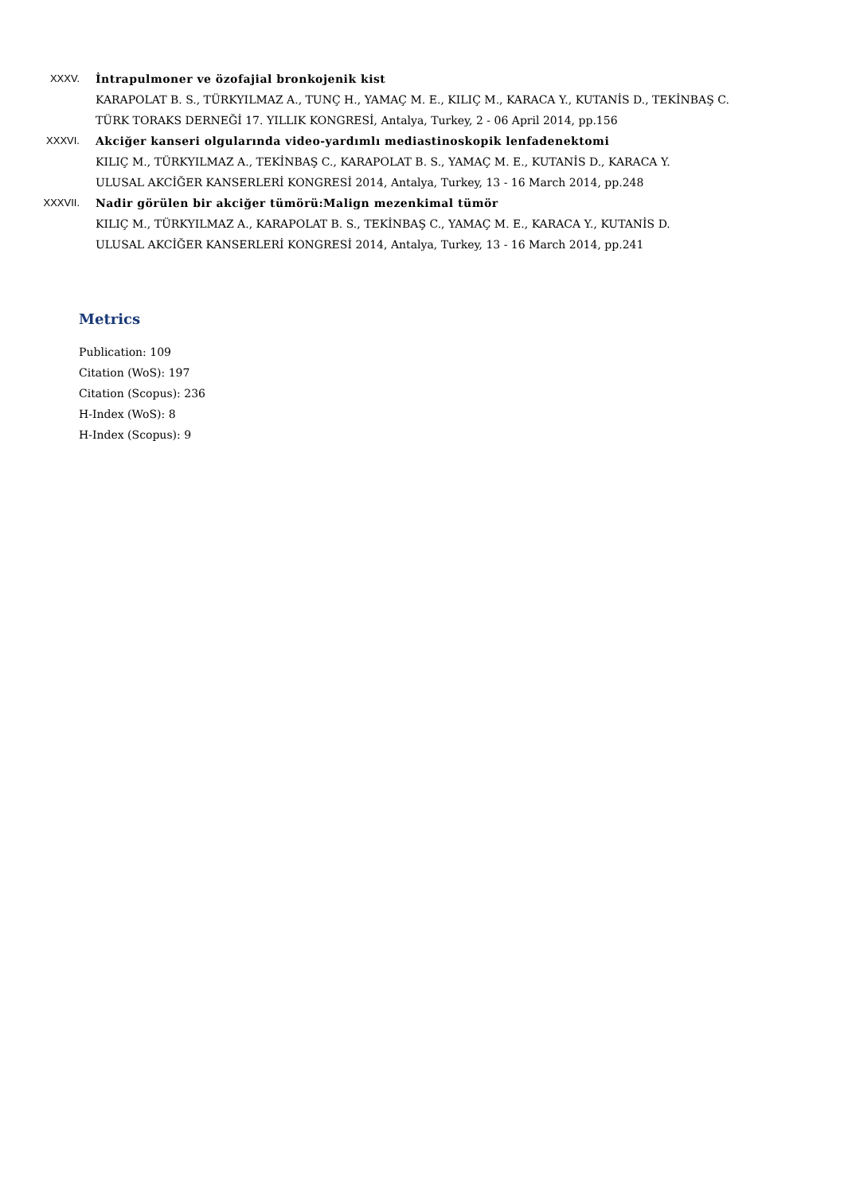XXXV. İntrapulmoner ve özofajial bronkojenik kist
KARAPOLAT B. S., TÜRKYILMAZ A., TUNÇ H., YAMAÇ M. E., KILIÇ M., KARACA Y., KUTANİS D., TEKİNBAŞ C.
TÜRK TORAKS DERNEĞİ 17. YILLIK KONGRESİ, Antalya, Turkey, 2 - 06 April 2014, pp.156
XXXVI. Akciğer kanseri olgularında video-yardımlı mediastinoskopik lenfadenektomi
KILIÇ M., TÜRKYILMAZ A., TEKİNBAŞ C., KARAPOLAT B. S., YAMAÇ M. E., KUTANİS D., KARACA Y.
ULUSAL AKCİĞER KANSERLERİ KONGRESİ 2014, Antalya, Turkey, 13 - 16 March 2014, pp.248
XXXVII. Nadir görülen bir akciğer tümörü:Malign mezenkimal tümör
KILIÇ M., TÜRKYILMAZ A., KARAPOLAT B. S., TEKİNBAŞ C., YAMAÇ M. E., KARACA Y., KUTANİS D.
ULUSAL AKCİĞER KANSERLERİ KONGRESİ 2014, Antalya, Turkey, 13 - 16 March 2014, pp.241
Metrics
Publication: 109
Citation (WoS): 197
Citation (Scopus): 236
H-Index (WoS): 8
H-Index (Scopus): 9